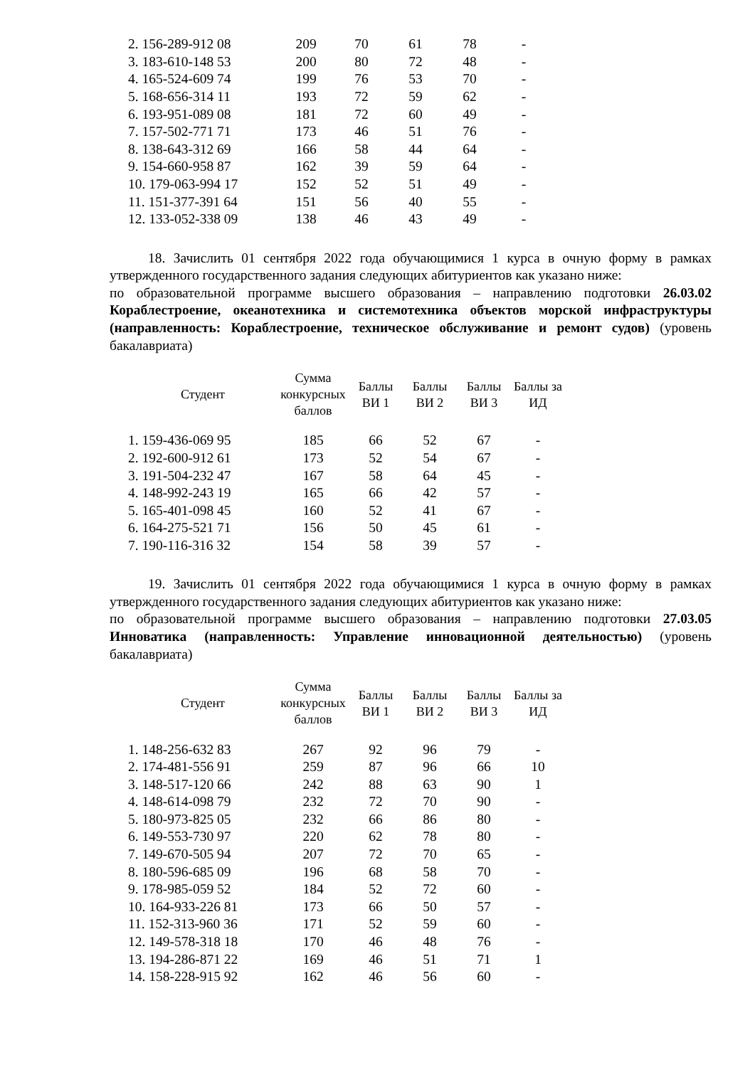| 2. 156-289-912 08 | 209 | 70 | 61 | 78 | - |
| 3. 183-610-148 53 | 200 | 80 | 72 | 48 | - |
| 4. 165-524-609 74 | 199 | 76 | 53 | 70 | - |
| 5. 168-656-314 11 | 193 | 72 | 59 | 62 | - |
| 6. 193-951-089 08 | 181 | 72 | 60 | 49 | - |
| 7. 157-502-771 71 | 173 | 46 | 51 | 76 | - |
| 8. 138-643-312 69 | 166 | 58 | 44 | 64 | - |
| 9. 154-660-958 87 | 162 | 39 | 59 | 64 | - |
| 10. 179-063-994 17 | 152 | 52 | 51 | 49 | - |
| 11. 151-377-391 64 | 151 | 56 | 40 | 55 | - |
| 12. 133-052-338 09 | 138 | 46 | 43 | 49 | - |
18. Зачислить 01 сентября 2022 года обучающимися 1 курса в очную форму в рамках утвержденного государственного задания следующих абитуриентов как указано ниже:
по образовательной программе высшего образования – направлению подготовки 26.03.02 Кораблестроение, океанотехника и системотехника объектов морской инфраструктуры (направленность: Кораблестроение, техническое обслуживание и ремонт судов) (уровень бакалавриата)
| Студент | Сумма конкурсных баллов | Баллы ВИ 1 | Баллы ВИ 2 | Баллы ВИ 3 | Баллы за ИД |
| --- | --- | --- | --- | --- | --- |
| 1. 159-436-069 95 | 185 | 66 | 52 | 67 | - |
| 2. 192-600-912 61 | 173 | 52 | 54 | 67 | - |
| 3. 191-504-232 47 | 167 | 58 | 64 | 45 | - |
| 4. 148-992-243 19 | 165 | 66 | 42 | 57 | - |
| 5. 165-401-098 45 | 160 | 52 | 41 | 67 | - |
| 6. 164-275-521 71 | 156 | 50 | 45 | 61 | - |
| 7. 190-116-316 32 | 154 | 58 | 39 | 57 | - |
19. Зачислить 01 сентября 2022 года обучающимися 1 курса в очную форму в рамках утвержденного государственного задания следующих абитуриентов как указано ниже:
по образовательной программе высшего образования – направлению подготовки 27.03.05 Инноватика (направленность: Управление инновационной деятельностью) (уровень бакалавриата)
| Студент | Сумма конкурсных баллов | Баллы ВИ 1 | Баллы ВИ 2 | Баллы ВИ 3 | Баллы за ИД |
| --- | --- | --- | --- | --- | --- |
| 1. 148-256-632 83 | 267 | 92 | 96 | 79 | - |
| 2. 174-481-556 91 | 259 | 87 | 96 | 66 | 10 |
| 3. 148-517-120 66 | 242 | 88 | 63 | 90 | 1 |
| 4. 148-614-098 79 | 232 | 72 | 70 | 90 | - |
| 5. 180-973-825 05 | 232 | 66 | 86 | 80 | - |
| 6. 149-553-730 97 | 220 | 62 | 78 | 80 | - |
| 7. 149-670-505 94 | 207 | 72 | 70 | 65 | - |
| 8. 180-596-685 09 | 196 | 68 | 58 | 70 | - |
| 9. 178-985-059 52 | 184 | 52 | 72 | 60 | - |
| 10. 164-933-226 81 | 173 | 66 | 50 | 57 | - |
| 11. 152-313-960 36 | 171 | 52 | 59 | 60 | - |
| 12. 149-578-318 18 | 170 | 46 | 48 | 76 | - |
| 13. 194-286-871 22 | 169 | 46 | 51 | 71 | 1 |
| 14. 158-228-915 92 | 162 | 46 | 56 | 60 | - |